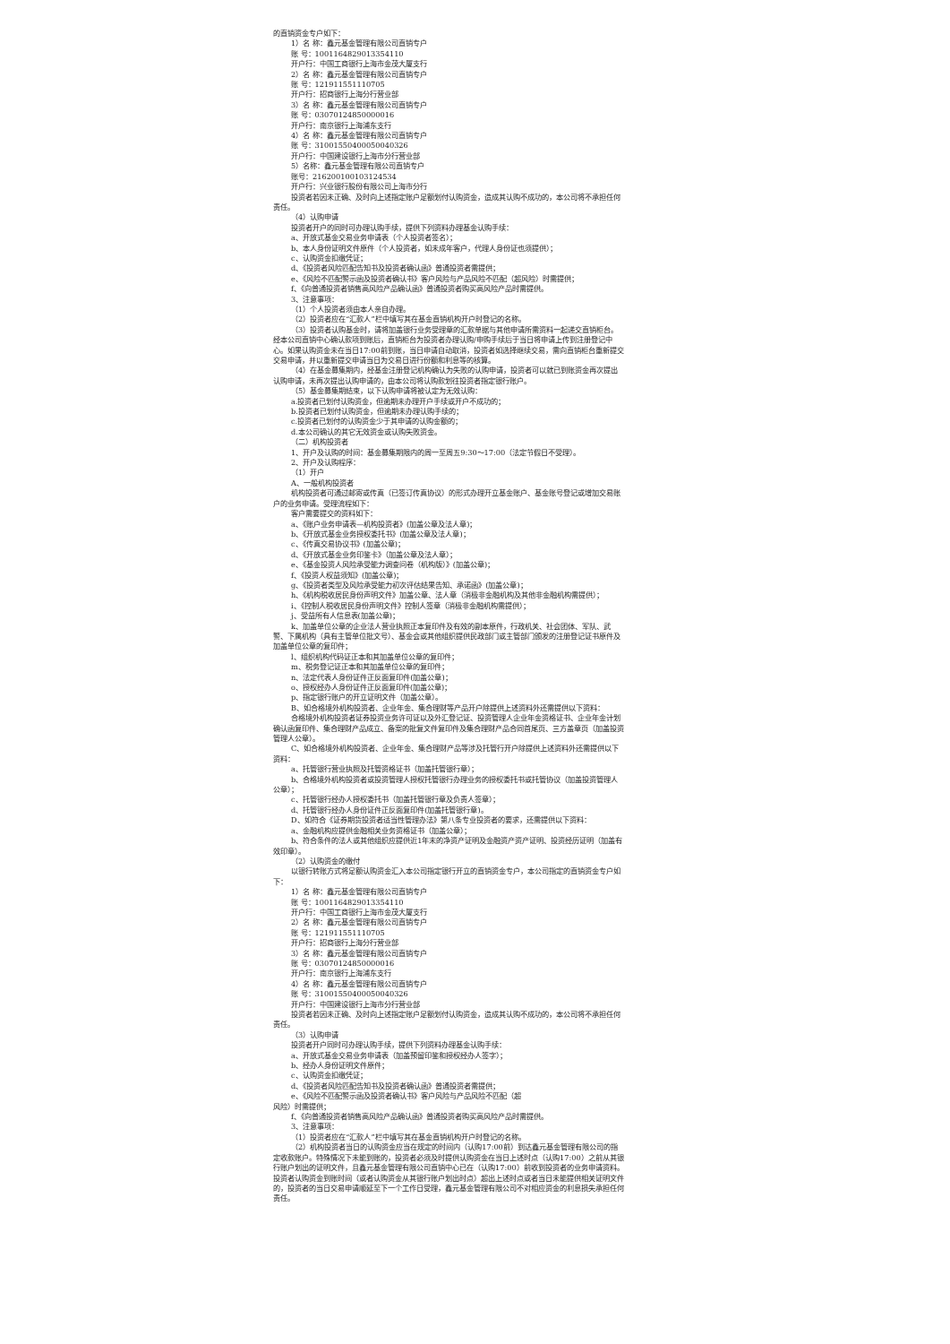的直销资金专户如下：
1）名 称：鑫元基金管理有限公司直销专户
账 号：1001164829013354110
开户行：中国工商银行上海市金茂大厦支行
2）名 称：鑫元基金管理有限公司直销专户
账 号：121911551110705
开户行：招商银行上海分行营业部
3）名 称：鑫元基金管理有限公司直销专户
账 号：03070124850000016
开户行：南京银行上海浦东支行
4）名 称：鑫元基金管理有限公司直销专户
账 号：31001550400050040326
开户行：中国建设银行上海市分行营业部
5）名称：鑫元基金管理有限公司直销专户
账号：216200100103124534
开户行：兴业银行股份有限公司上海市分行
投资者若因未正确、及时向上述指定账户足额划付认购资金，造成其认购不成功的，本公司将不承担任何责任。
（4）认购申请
投资者开户的同时可办理认购手续，提供下列资料办理基金认购手续：
a、开放式基金交易业务申请表（个人投资者签名）；
b、本人身份证明文件原件（个人投资者，如未成年客户，代理人身份证也须提供）；
c、认购资金扣缴凭证；
d、《投资者风险匹配告知书及投资者确认函》普通投资者需提供；
e、《风险不匹配警示函及投资者确认书》客户风险与产品风险不匹配（超风险）时需提供；
f、《向普通投资者销售高风险产品确认函》普通投资者购买高风险产品时需提供。
3、注意事项：
（1）个人投资者须由本人亲自办理。
（2）投资者应在“汇款人”栏中填写其在基金直销机构开户时登记的名称。
（3）投资者认购基金时，请将加盖银行业务受理章的汇款单据与其他申请所需资料一起递交直销柜台。经本公司直销中心确认款项到账后，直销柜台为投资者办理认购/申购手续后于当日将申请上传到注册登记中心。如果认购资金未在当日17:00前到账，当日申请自动取消，投资者如选择继续交易，需向直销柜台重新提交交易申请，并以重新提交申请当日为交易日进行份额和利息等的核算。
（4）在基金募集期内，经基金注册登记机构确认为失败的认购申请，投资者可以就已到账资金再次提出认购申请，未再次提出认购申请的，由本公司将认购款划往投资者指定银行账户。
（5）基金募集期结束，以下认购申请将被认定为无效认购：
a.投资者已划付认购资金，但逾期未办理开户手续或开户不成功的；
b.投资者已划付认购资金，但逾期未办理认购手续的；
c.投资者已划付的认购资金少于其申请的认购金额的；
d.本公司确认的其它无效资金或认购失败资金。
（二）机构投资者
1、开户及认购的时间：基金募集期限内的周一至周五9:30～17:00（法定节假日不受理）。
2、开户及认购程序：
（1）开户
A、一般机构投资者
机构投资者可通过邮寄或传真（已签订传真协议）的形式办理开立基金账户、基金账号登记或增加交易账户的业务申请。受理流程如下：
客户需要提交的资料如下：
a、《账户业务申请表—机构投资者》(加盖公章及法人章)；
b、《开放式基金业务授权委托书》(加盖公章及法人章)；
c、《传真交易协议书》(加盖公章)；
d、《开放式基金业务印鉴卡》（加盖公章及法人章）；
e、《基金投资人风险承受能力调查问卷（机构版）》(加盖公章)；
f、《投资人权益须知》(加盖公章)；
g、《投资者类型及风险承受能力初次评估结果告知、承诺函》(加盖公章)；
h、《机构税收居民身份声明文件》加盖公章、法人章（消极非金融机构及其他非金融机构需提供）；
i、《控制人税收居民身份声明文件》控制人签章（消极非金融机构需提供）；
j、受益所有人信息表(加盖公章)；
k、加盖单位公章的企业法人营业执照正本复印件及有效的副本原件，行政机关、社会团体、军队、武警、下属机构（具有主管单位批文号）、基金会或其他组织提供民政部门或主管部门颁发的注册登记证书原件及加盖单位公章的复印件；
l、组织机构代码证正本和其加盖单位公章的复印件；
m、税务登记证正本和其加盖单位公章的复印件；
n、法定代表人身份证件正反面复印件(加盖公章)；
o、授权经办人身份证件正反面复印件(加盖公章)；
p、指定银行账户的开立证明文件（加盖公章）。
B、如合格境外机构投资者、企业年金、集合理财等产品开户除提供上述资料外还需提供以下资料：
合格境外机构投资者证券投资业务许可证以及外汇登记证、投资管理人企业年金资格证书、企业年金计划确认函复印件、集合理财产品成立、备案的批复文件复印件及集合理财产品合同首尾页、三方盖章页（加盖投资管理人公章）。
C、如合格境外机构投资者、企业年金、集合理财产品等涉及托管行开户除提供上述资料外还需提供以下资料：
a、托管银行营业执照及托管资格证书（加盖托管银行章）；
b、合格境外机构投资者或投资管理人授权托管银行办理业务的授权委托书或托管协议（加盖投资管理人公章）；
c、托管银行经办人授权委托书（加盖托管银行章及负责人签章）；
d、托管银行经办人身份证件正反面复印件(加盖托管银行章)。
D、如符合《证券期货投资者适当性管理办法》第八条专业投资者的要求，还需提供以下资料：
a、金融机构应提供金融相关业务资格证书（加盖公章）；
b、符合条件的法人或其他组织应提供近1年末的净资产证明及金融资产资产证明、投资经历证明（加盖有效印章）。
（2）认购资金的缴付
以银行转账方式将足额认购资金汇入本公司指定银行开立的直销资金专户，本公司指定的直销资金专户如下：
1）名 称：鑫元基金管理有限公司直销专户
账 号：1001164829013354110
开户行：中国工商银行上海市金茂大厦支行
2）名 称：鑫元基金管理有限公司直销专户
账 号：121911551110705
开户行：招商银行上海分行营业部
3）名 称：鑫元基金管理有限公司直销专户
账 号：03070124850000016
开户行：南京银行上海浦东支行
4）名 称：鑫元基金管理有限公司直销专户
账 号：31001550400050040326
开户行：中国建设银行上海市分行营业部
投资者若因未正确、及时向上述指定账户足额划付认购资金，造成其认购不成功的，本公司将不承担任何责任。
（3）认购申请
投资者开户同时可办理认购手续，提供下列资料办理基金认购手续：
a、开放式基金交易业务申请表（加盖预留印鉴和授权经办人签字）；
b、经办人身份证明文件原件；
c、认购资金扣缴凭证；
d、《投资者风险匹配告知书及投资者确认函》普通投资者需提供；
e、《风险不匹配警示函及投资者确认书》客户风险与产品风险不匹配（超
风险）时需提供；
f、《向普通投资者销售高风险产品确认函》普通投资者购买高风险产品时需提供。
3、注意事项：
（1）投资者应在“汇款人”栏中填写其在基金直销机构开户时登记的名称。
（2）机构投资者当日的认购资金应当在规定的时间内（认购17:00前）到达鑫元基金管理有限公司的指定收款账户。特殊情况下未能到账的，投资者必须及时提供认购资金在当日上述时点（认购17:00）之前从其银行账户划出的证明文件，且鑫元基金管理有限公司直销中心已在（认购17:00）前收到投资者的业务申请资料。投资者认购资金到账时间（或者认购资金从其银行账户划出时点）超出上述时点或者当日未能提供相关证明文件的，投资者的当日交易申请顺延至下一个工作日受理，鑫元基金管理有限公司不对相应资金的利息损失承担任何责任。